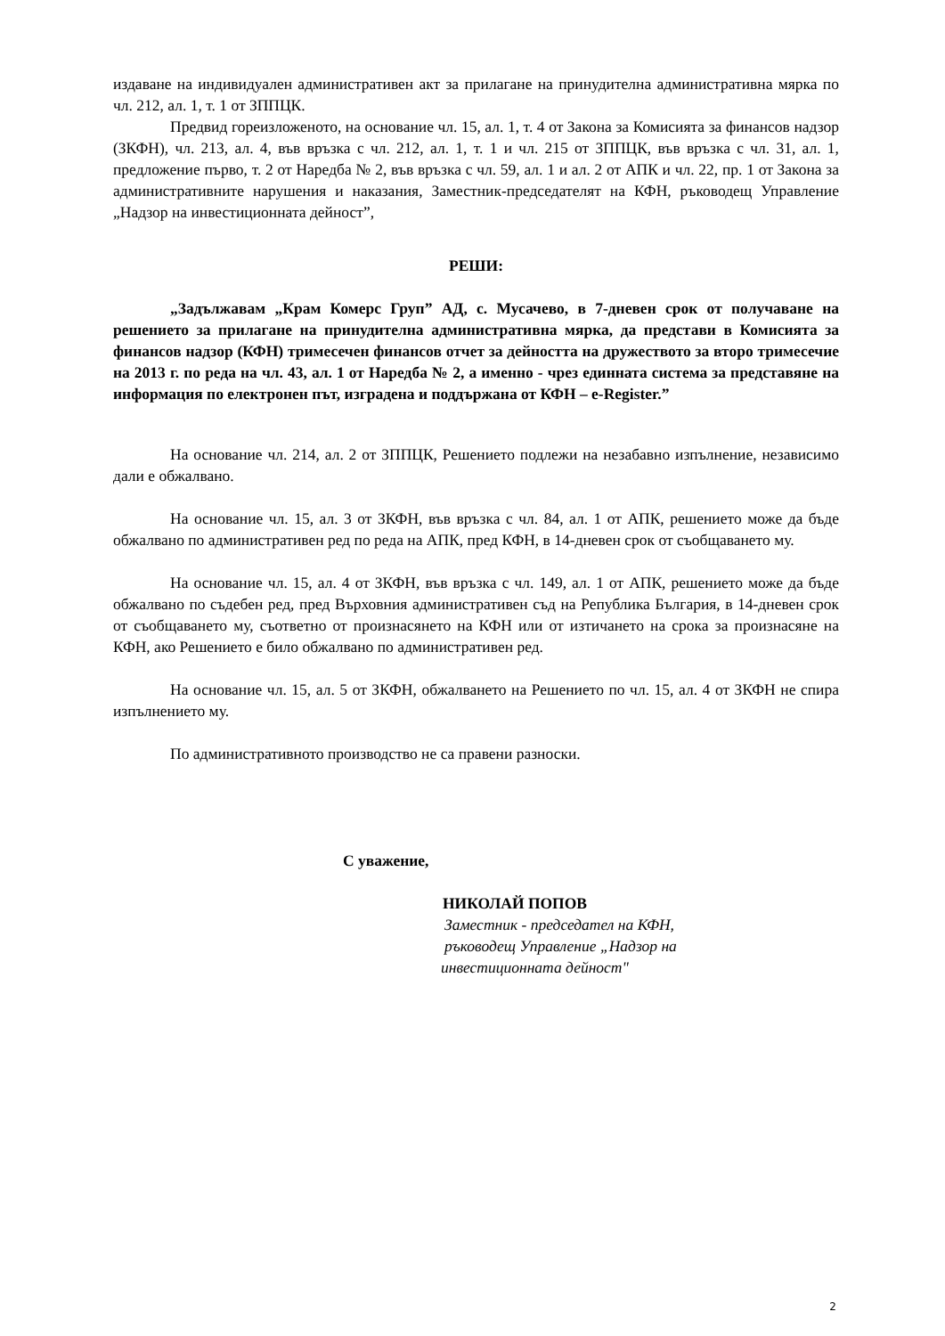издаване на индивидуален административен акт за прилагане на принудителна административна мярка по чл. 212, ал. 1, т. 1 от ЗППЦК.
Предвид гореизложеното, на основание чл. 15, ал. 1, т. 4 от Закона за Комисията за финансов надзор (ЗКФН), чл. 213, ал. 4, във връзка с чл. 212, ал. 1, т. 1 и чл. 215 от ЗППЦК, във връзка с чл. 31, ал. 1, предложение първо, т. 2 от Наредба № 2, във връзка с чл. 59, ал. 1 и ал. 2 от АПК и чл. 22, пр. 1 от Закона за административните нарушения и наказания, Заместник-председателят на КФН, ръководещ Управление „Надзор на инвестиционната дейност”,
РЕШИ:
„Задължавам „Крам Комерс Груп” АД, с. Мусачево, в 7-дневен срок от получаване на решението за прилагане на принудителна административна мярка, да представи в Комисията за финансов надзор (КФН) тримесечен финансов отчет за дейността на дружеството за второ тримесечие на 2013 г. по реда на чл. 43, ал. 1 от Наредба № 2, а именно - чрез единната система за представяне на информация по електронен път, изградена и поддържана от КФН – e-Register.”
На основание чл. 214, ал. 2 от ЗППЦК, Решението подлежи на незабавно изпълнение, независимо дали е обжалвано.
На основание чл. 15, ал. 3 от ЗКФН, във връзка с чл. 84, ал. 1 от АПК, решението може да бъде обжалвано по административен ред по реда на АПК, пред КФН, в 14-дневен срок от съобщаването му.
На основание чл. 15, ал. 4 от ЗКФН, във връзка с чл. 149, ал. 1 от АПК, решението може да бъде обжалвано по съдебен ред, пред Върховния административен съд на Република България, в 14-дневен срок от съобщаването му, съответно от произнасянето на КФН или от изтичането на срока за произнасяне на КФН, ако Решението е било обжалвано по административен ред.
На основание чл. 15, ал. 5 от ЗКФН, обжалването на Решението по чл. 15, ал. 4 от ЗКФН не спира изпълнението му.
По административното производство не са правени разноски.
С уважение,
НИКОЛАЙ ПОПОВ
Заместник - председател на КФН,
ръководещ Управление „Надзор на
инвестиционната дейност"
2